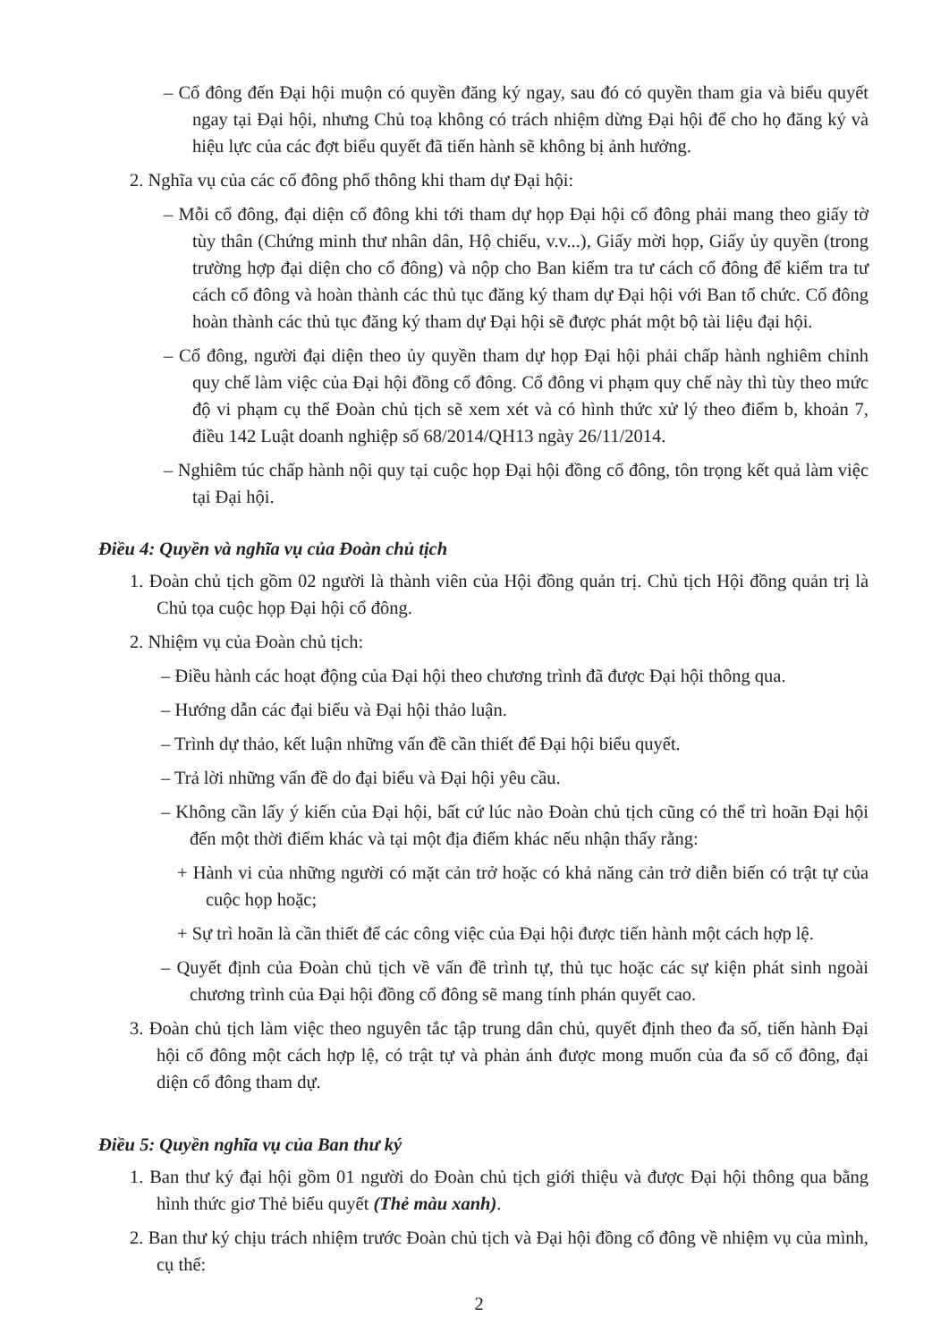– Cổ đông đến Đại hội muộn có quyền đăng ký ngay, sau đó có quyền tham gia và biểu quyết ngay tại Đại hội, nhưng Chủ toạ không có trách nhiệm dừng Đại hội để cho họ đăng ký và hiệu lực của các đợt biểu quyết đã tiến hành sẽ không bị ảnh hưởng.
2. Nghĩa vụ của các cổ đông phổ thông khi tham dự Đại hội:
– Mỗi cổ đông, đại diện cổ đông khi tới tham dự họp Đại hội cổ đông phải mang theo giấy tờ tùy thân (Chứng minh thư nhân dân, Hộ chiếu, v.v...), Giấy mời họp, Giấy ủy quyền (trong trường hợp đại diện cho cổ đông) và nộp cho Ban kiểm tra tư cách cổ đông để kiểm tra tư cách cổ đông và hoàn thành các thủ tục đăng ký tham dự Đại hội với Ban tổ chức. Cổ đông hoàn thành các thủ tục đăng ký tham dự Đại hội sẽ được phát một bộ tài liệu đại hội.
– Cổ đông, người đại diện theo ủy quyền tham dự họp Đại hội phải chấp hành nghiêm chỉnh quy chế làm việc của Đại hội đồng cổ đông. Cổ đông vi phạm quy chế này thì tùy theo mức độ vi phạm cụ thể Đoàn chủ tịch sẽ xem xét và có hình thức xử lý theo điểm b, khoản 7, điều 142 Luật doanh nghiệp số 68/2014/QH13 ngày 26/11/2014.
– Nghiêm túc chấp hành nội quy tại cuộc họp Đại hội đồng cổ đông, tôn trọng kết quả làm việc tại Đại hội.
Điều 4: Quyền và nghĩa vụ của Đoàn chủ tịch
1. Đoàn chủ tịch gồm 02 người là thành viên của Hội đồng quản trị. Chủ tịch Hội đồng quản trị là Chủ tọa cuộc họp Đại hội cổ đông.
2. Nhiệm vụ của Đoàn chủ tịch:
– Điều hành các hoạt động của Đại hội theo chương trình đã được Đại hội thông qua.
– Hướng dẫn các đại biểu và Đại hội thảo luận.
– Trình dự thảo, kết luận những vấn đề cần thiết để Đại hội biểu quyết.
– Trả lời những vấn đề do đại biểu và Đại hội yêu cầu.
– Không cần lấy ý kiến của Đại hội, bất cứ lúc nào Đoàn chủ tịch cũng có thể trì hoãn Đại hội đến một thời điểm khác và tại một địa điểm khác nếu nhận thấy rằng:
+ Hành vi của những người có mặt cản trở hoặc có khả năng cản trở diễn biến có trật tự của cuộc họp hoặc;
+ Sự trì hoãn là cần thiết để các công việc của Đại hội được tiến hành một cách hợp lệ.
– Quyết định của Đoàn chủ tịch về vấn đề trình tự, thủ tục hoặc các sự kiện phát sinh ngoài chương trình của Đại hội đồng cổ đông sẽ mang tính phán quyết cao.
3. Đoàn chủ tịch làm việc theo nguyên tắc tập trung dân chủ, quyết định theo đa số, tiến hành Đại hội cổ đông một cách hợp lệ, có trật tự và phản ánh được mong muốn của đa số cổ đông, đại diện cổ đông tham dự.
Điều 5: Quyền nghĩa vụ của Ban thư ký
1. Ban thư ký đại hội gồm 01 người do Đoàn chủ tịch giới thiệu và được Đại hội thông qua bằng hình thức giơ Thẻ biểu quyết (Thẻ màu xanh).
2. Ban thư ký chịu trách nhiệm trước Đoàn chủ tịch và Đại hội đồng cổ đông về nhiệm vụ của mình, cụ thể:
2